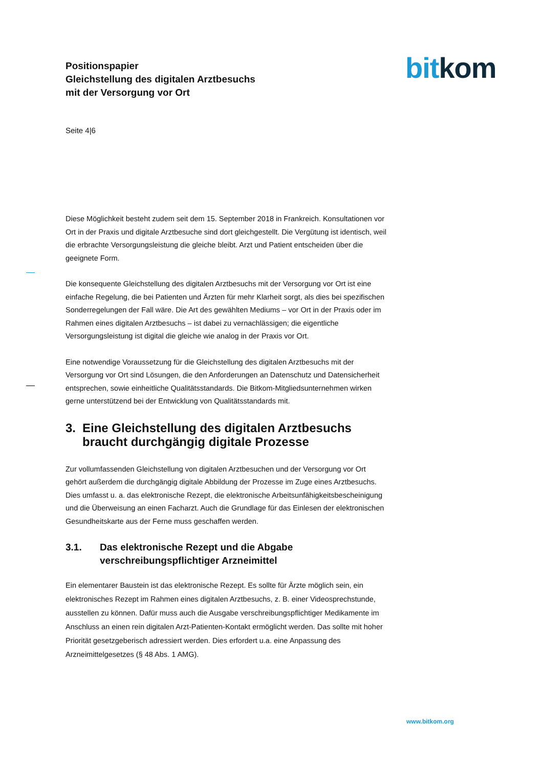Positionspapier
Gleichstellung des digitalen Arztbesuchs
mit der Versorgung vor Ort
bit kom
Seite 4|6
Diese Möglichkeit besteht zudem seit dem 15. September 2018 in Frankreich. Konsultationen vor Ort in der Praxis und digitale Arztbesuche sind dort gleichgestellt. Die Vergütung ist identisch, weil die erbrachte Versorgungsleistung die gleiche bleibt. Arzt und Patient entscheiden über die geeignete Form.
Die konsequente Gleichstellung des digitalen Arztbesuchs mit der Versorgung vor Ort ist eine einfache Regelung, die bei Patienten und Ärzten für mehr Klarheit sorgt, als dies bei spezifischen Sonderregelungen der Fall wäre. Die Art des gewählten Mediums – vor Ort in der Praxis oder im Rahmen eines digitalen Arztbesuchs – ist dabei zu vernachlässigen; die eigentliche Versorgungsleistung ist digital die gleiche wie analog in der Praxis vor Ort.
Eine notwendige Voraussetzung für die Gleichstellung des digitalen Arztbesuchs mit der Versorgung vor Ort sind Lösungen, die den Anforderungen an Datenschutz und Datensicherheit entsprechen, sowie einheitliche Qualitätsstandards. Die Bitkom-Mitgliedsunternehmen wirken gerne unterstützend bei der Entwicklung von Qualitätsstandards mit.
3. Eine Gleichstellung des digitalen Arztbesuchs braucht durchgängig digitale Prozesse
Zur vollumfassenden Gleichstellung von digitalen Arztbesuchen und der Versorgung vor Ort gehört außerdem die durchgängig digitale Abbildung der Prozesse im Zuge eines Arztbesuchs. Dies umfasst u. a. das elektronische Rezept, die elektronische Arbeitsunfähigkeitsbescheinigung und die Überweisung an einen Facharzt. Auch die Grundlage für das Einlesen der elektronischen Gesundheitskarte aus der Ferne muss geschaffen werden.
3.1. Das elektronische Rezept und die Abgabe verschreibungspflichtiger Arzneimittel
Ein elementarer Baustein ist das elektronische Rezept. Es sollte für Ärzte möglich sein, ein elektronisches Rezept im Rahmen eines digitalen Arztbesuchs, z. B. einer Videosprechstunde, ausstellen zu können. Dafür muss auch die Ausgabe verschreibungspflichtiger Medikamente im Anschluss an einen rein digitalen Arzt-Patienten-Kontakt ermöglicht werden. Das sollte mit hoher Priorität gesetzgeberisch adressiert werden. Dies erfordert u.a. eine Anpassung des Arzneimittelgesetzes (§ 48 Abs. 1 AMG).
www.bitkom.org